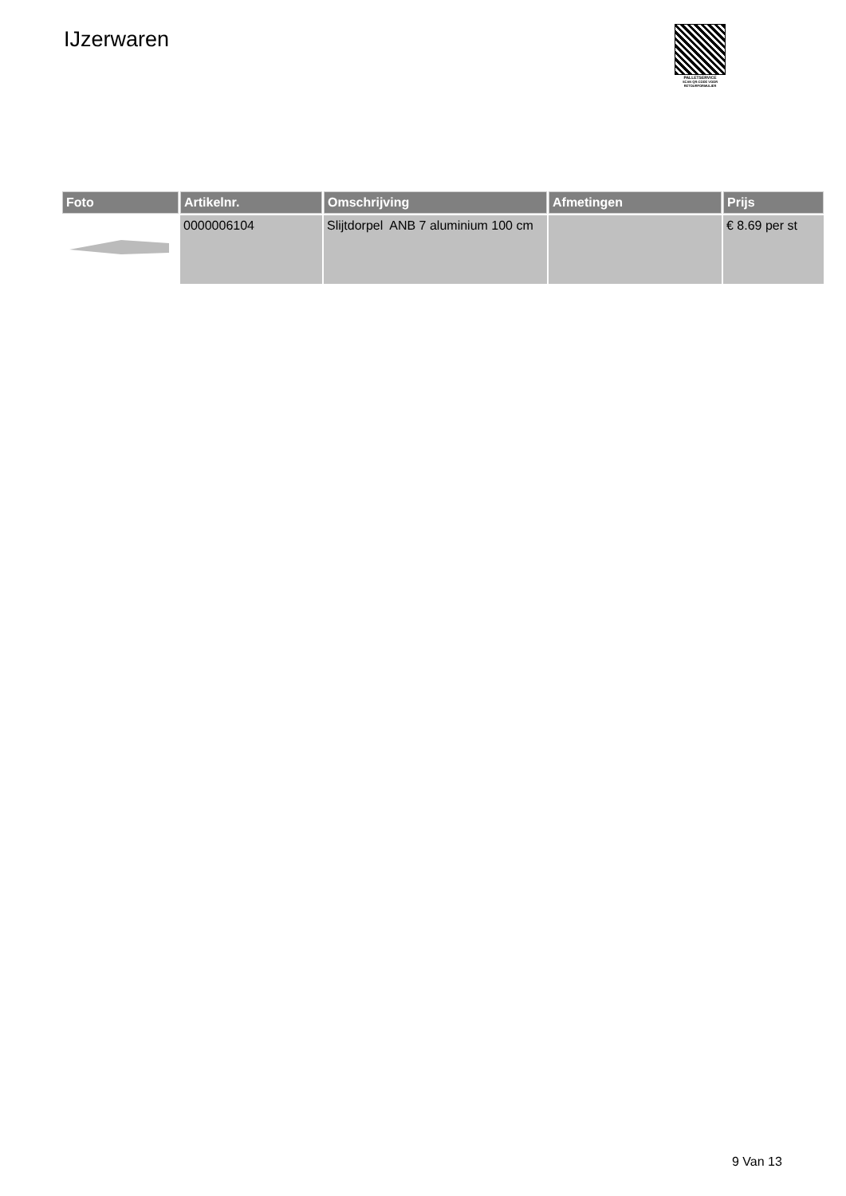IJzerwaren
PALLETSERVICE
SCAN QR-CODE VOOR RETOURFORMULIER
| Foto | Artikelnr. | Omschrijving | Afmetingen | Prijs |
| --- | --- | --- | --- | --- |
| | 0000006104 | Slijtdorpel ANB 7 aluminium 100 cm | | € 8.69 per st |
9 Van 13